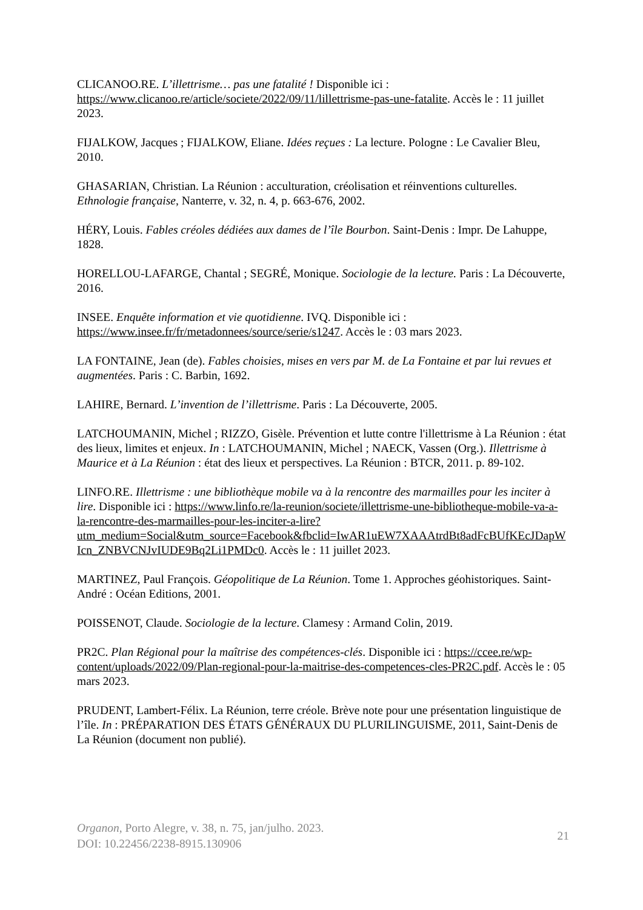CLICANOO.RE. L’illettrisme… pas une fatalité ! Disponible ici : https://www.clicanoo.re/article/societe/2022/09/11/lillettrisme-pas-une-fatalite. Accès le : 11 juillet 2023.
FIJALKOW, Jacques ; FIJALKOW, Eliane. Idées reçues : La lecture. Pologne : Le Cavalier Bleu, 2010.
GHASARIAN, Christian. La Réunion : acculturation, créolisation et réinventions culturelles. Ethnologie française, Nanterre, v. 32, n. 4, p. 663-676, 2002.
HÉRY, Louis. Fables créoles dédiées aux dames de l’île Bourbon. Saint-Denis : Impr. De Lahuppe, 1828.
HORELLOU-LAFARGE, Chantal ; SEGRÉ, Monique. Sociologie de la lecture. Paris : La Découverte, 2016.
INSEE. Enquête information et vie quotidienne. IVQ. Disponible ici : https://www.insee.fr/fr/metadonnees/source/serie/s1247. Accès le : 03 mars 2023.
LA FONTAINE, Jean (de). Fables choisies, mises en vers par M. de La Fontaine et par lui revues et augmentées. Paris : C. Barbin, 1692.
LAHIRE, Bernard. L’invention de l’illettrisme. Paris : La Découverte, 2005.
LATCHOUMANIN, Michel ; RIZZO, Gisèle. Prévention et lutte contre l'illettrisme à La Réunion : état des lieux, limites et enjeux. In : LATCHOUMANIN, Michel ; NAECK, Vassen (Org.). Illettrisme à Maurice et à La Réunion : état des lieux et perspectives. La Réunion : BTCR, 2011. p. 89-102.
LINFO.RE. Illettrisme : une bibliothèque mobile va à la rencontre des marmailles pour les inciter à lire. Disponible ici : https://www.linfo.re/la-reunion/societe/illettrisme-une-bibliotheque-mobile-va-a-la-rencontre-des-marmailles-pour-les-inciter-a-lire?utm_medium=Social&utm_source=Facebook&fbclid=IwAR1uEW7XAAAtrdBt8adFcBUfKEcJDapWIcn_ZNBVCNJvIUDE9Bq2Li1PMDc0. Accès le : 11 juillet 2023.
MARTINEZ, Paul François. Géopolitique de La Réunion. Tome 1. Approches géohistoriques. Saint-André : Océan Editions, 2001.
POISSENOT, Claude. Sociologie de la lecture. Clamesy : Armand Colin, 2019.
PR2C. Plan Régional pour la maîtrise des compétences-clés. Disponible ici : https://ccee.re/wp-content/uploads/2022/09/Plan-regional-pour-la-maitrise-des-competences-cles-PR2C.pdf. Accès le : 05 mars 2023.
PRUDENT, Lambert-Félix. La Réunion, terre créole. Brève note pour une présentation linguistique de l’île. In : PRÉPARATION DES ÉTATS GÉNÉRAUX DU PLURILINGUISME, 2011, Saint-Denis de La Réunion (document non publié).
Organon, Porto Alegre, v. 38, n. 75, jan/julho. 2023.
DOI: 10.22456/2238-8915.130906
21